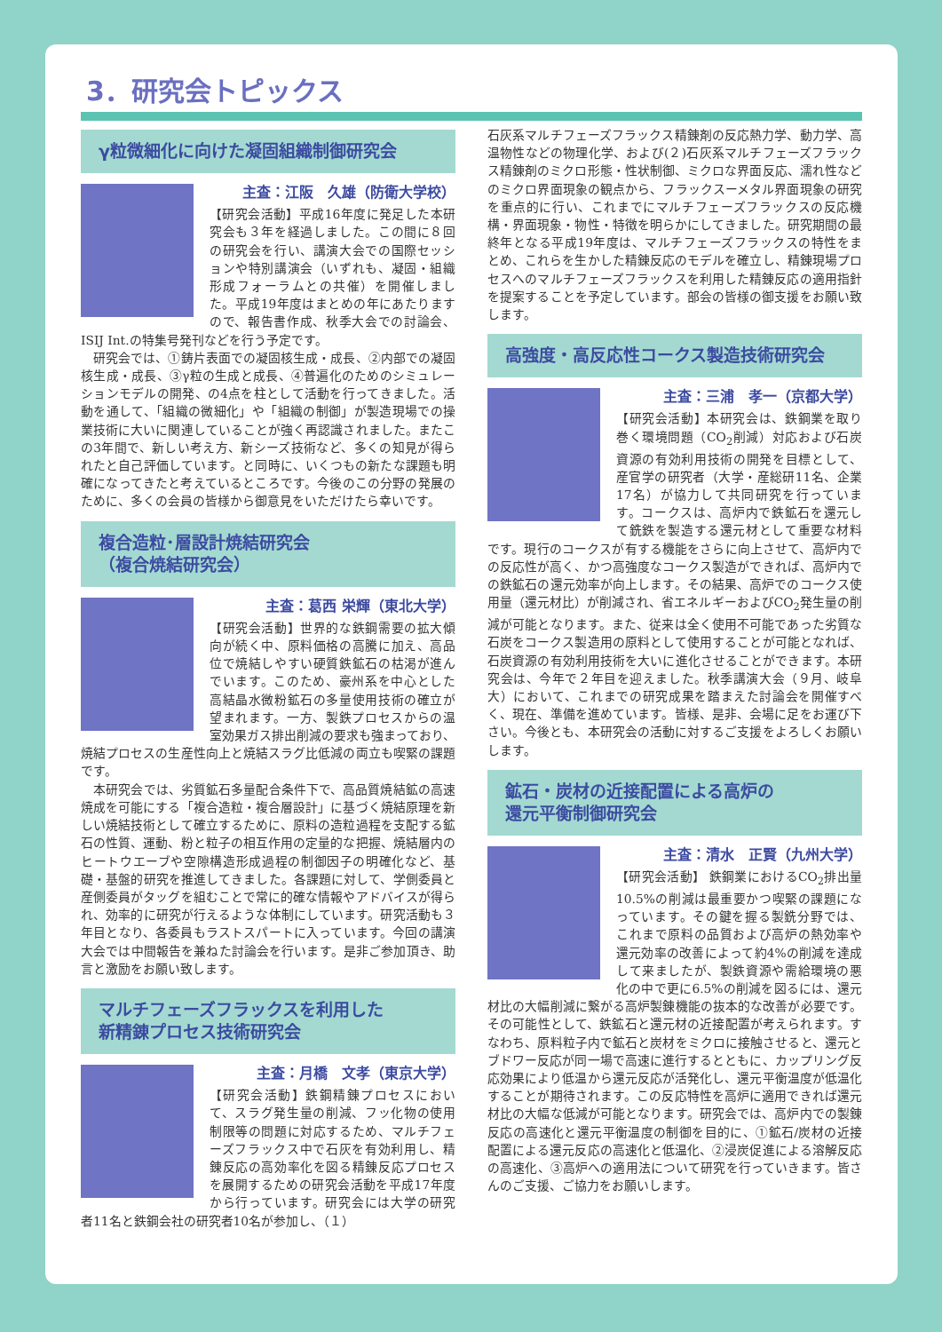3．研究会トピックス
γ粒微細化に向けた凝固組織制御研究会
主査：江阪　久雄（防衛大学校）
【研究会活動】平成16年度に発足した本研究会も３年を経過しました。この間に８回の研究会を行い、講演大会での国際セッションや特別講演会（いずれも、凝固・組織形成フォーラムとの共催）を開催しました。平成19年度はまとめの年にあたりますので、報告書作成、秋季大会での討論会、ISIJ Int.の特集号発刊などを行う予定です。
　研究会では、①鋳片表面での凝固核生成・成長、②内部での凝固核生成・成長、③γ粒の生成と成長、④普遍化のためのシミュレーションモデルの開発、の4点を柱として活動を行ってきました。活動を通して、「組織の微細化」や「組織の制御」が製造現場での操業技術に大いに関連していることが強く再認識されました。またこの3年間で、新しい考え方、新シーズ技術など、多くの知見が得られたと自己評価しています。と同時に、いくつもの新たな課題も明確になってきたと考えているところです。今後のこの分野の発展のために、多くの会員の皆様から御意見をいただけたら幸いです。
複合造粒･層設計焼結研究会
（複合焼結研究会）
主査：葛西 栄輝（東北大学）
【研究会活動】世界的な鉄鋼需要の拡大傾向が続く中、原料価格の高騰に加え、高品位で焼結しやすい硬質鉄鉱石の枯渇が進んでいます。このため、豪州系を中心とした高結晶水微粉鉱石の多量使用技術の確立が望まれます。一方、製鉄プロセスからの温室効果ガス排出削減の要求も強まっており、焼結プロセスの生産性向上と焼結スラグ比低減の両立も喫緊の課題です。
　本研究会では、劣質鉱石多量配合条件下で、高品質焼結鉱の高速焼成を可能にする「複合造粒・複合層設計」に基づく焼結原理を新しい焼結技術として確立するために、原料の造粒過程を支配する鉱石の性質、運動、粉と粒子の相互作用の定量的な把握、焼結層内のヒートウエーブや空隙構造形成過程の制御因子の明確化など、基礎・基盤的研究を推進してきました。各課題に対して、学側委員と産側委員がタッグを組むことで常に的確な情報やアドバイスが得られ、効率的に研究が行えるような体制にしています。研究活動も３年目となり、各委員もラストスパートに入っています。今回の講演大会では中間報告を兼ねた討論会を行います。是非ご参加頂き、助言と激励をお願い致します。
マルチフェーズフラックスを利用した
新精錬プロセス技術研究会
主査：月橋　文孝（東京大学）
【研究会活動】鉄鋼精錬プロセスにおいて、スラグ発生量の削減、フッ化物の使用制限等の問題に対応するため、マルチフェーズフラックス中で石灰を有効利用し、精錬反応の高効率化を図る精錬反応プロセスを展開するための研究会活動を平成17年度から行っています。研究会には大学の研究者11名と鉄鋼会社の研究者10名が参加し、（１）
石灰系マルチフェーズフラックス精錬剤の反応熱力学、動力学、高温物性などの物理化学、および(２)石灰系マルチフェーズフラックス精錬剤のミクロ形態・性状制御、ミクロな界面反応、濡れ性などのミクロ界面現象の観点から、フラックスーメタル界面現象の研究を重点的に行い、これまでにマルチフェーズフラックスの反応機構・界面現象・物性・特徴を明らかにしてきました。研究期間の最終年となる平成19年度は、マルチフェーズフラックスの特性をまとめ、これらを生かした精錬反応のモデルを確立し、精錬現場プロセスへのマルチフェーズフラックスを利用した精錬反応の適用指針を提案することを予定しています。部会の皆様の御支援をお願い致します。
高強度・高反応性コークス製造技術研究会
主査：三浦　孝一（京都大学）
【研究会活動】本研究会は、鉄鋼業を取り巻く環境問題（CO<sub>2</sub>削減）対応および石炭資源の有効利用技術の開発を目標として、産官学の研究者（大学・産総研11名、企業17名）が協力して共同研究を行っています。コークスは、高炉内で鉄鉱石を還元して銑鉄を製造する還元材として重要な材料です。現行のコークスが有する機能をさらに向上させて、高炉内での反応性が高く、かつ高強度なコークス製造ができれば、高炉内での鉄鉱石の還元効率が向上します。その結果、高炉でのコークス使用量（還元材比）が削減され、省エネルギーおよびCO<sub>2</sub>発生量の削減が可能となります。また、従来は全く使用不可能であった劣質な石炭をコークス製造用の原料として使用することが可能となれば、石炭資源の有効利用技術を大いに進化させることができます。本研究会は、今年で２年目を迎えました。秋季講演大会（９月、岐阜大）において、これまでの研究成果を踏まえた討論会を開催すべく、現在、準備を進めています。皆様、是非、会場に足をお運び下さい。今後とも、本研究会の活動に対するご支援をよろしくお願いします。
鉱石・炭材の近接配置による高炉の
還元平衡制御研究会
主査：清水　正賢（九州大学）
【研究会活動】 鉄鋼業におけるCO<sub>2</sub>排出量10.5%の削減は最重要かつ喫緊の課題になっています。その鍵を握る製銑分野では、これまで原料の品質および高炉の熱効率や還元効率の改善によって約4%の削減を達成して来ましたが、製鉄資源や需給環境の悪化の中で更に6.5%の削減を図るには、還元材比の大幅削減に繋がる高炉製錬機能の抜本的な改善が必要です。その可能性として、鉄鉱石と還元材の近接配置が考えられます。すなわち、原料粒子内で鉱石と炭材をミクロに接触させると、還元とブドワー反応が同一場で高速に進行するとともに、カップリング反応効果により低温から還元反応が活発化し、還元平衡温度が低温化することが期待されます。この反応特性を高炉に適用できれば還元材比の大幅な低減が可能となります。研究会では、高炉内での製錬反応の高速化と還元平衡温度の制御を目的に、①鉱石/炭材の近接配置による還元反応の高速化と低温化、②浸炭促進による溶解反応の高速化、③高炉への適用法について研究を行っていきます。皆さんのご支援、ご協力をお願いします。